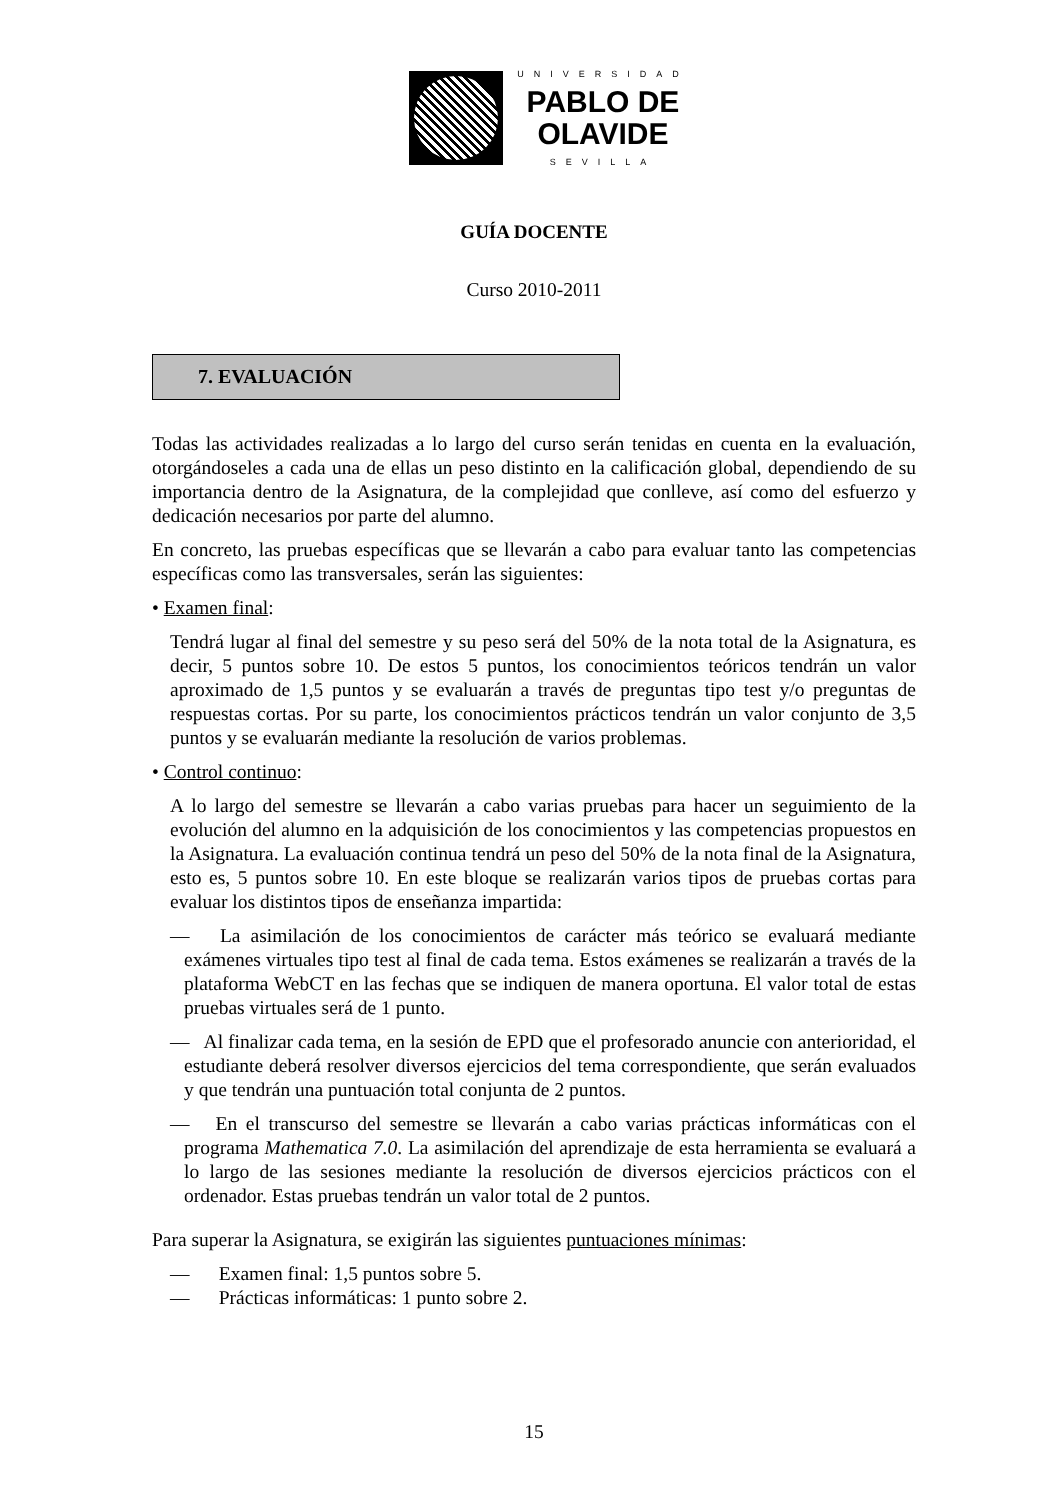UNIVERSIDAD
PABLO DE
OLAVIDE
SEVILLA
GUÍA DOCENTE
Curso 2010-2011
7. EVALUACIÓN
Todas las actividades realizadas a lo largo del curso serán tenidas en cuenta en la evaluación, otorgándoseles a cada una de ellas un peso distinto en la calificación global, dependiendo de su importancia dentro de la Asignatura, de la complejidad que conlleve, así como del esfuerzo y dedicación necesarios por parte del alumno.
En concreto, las pruebas específicas que se llevarán a cabo para evaluar tanto las competencias específicas como las transversales, serán las siguientes:
• Examen final:
Tendrá lugar al final del semestre y su peso será del 50% de la nota total de la Asignatura, es decir, 5 puntos sobre 10. De estos 5 puntos, los conocimientos teóricos tendrán un valor aproximado de 1,5 puntos y se evaluarán a través de preguntas tipo test y/o preguntas de respuestas cortas. Por su parte, los conocimientos prácticos tendrán un valor conjunto de 3,5 puntos y se evaluarán mediante la resolución de varios problemas.
• Control continuo:
A lo largo del semestre se llevarán a cabo varias pruebas para hacer un seguimiento de la evolución del alumno en la adquisición de los conocimientos y las competencias propuestos en la Asignatura. La evaluación continua tendrá un peso del 50% de la nota final de la Asignatura, esto es, 5 puntos sobre 10. En este bloque se realizarán varios tipos de pruebas cortas para evaluar los distintos tipos de enseñanza impartida:
— La asimilación de los conocimientos de carácter más teórico se evaluará mediante exámenes virtuales tipo test al final de cada tema. Estos exámenes se realizarán a través de la plataforma WebCT en las fechas que se indiquen de manera oportuna. El valor total de estas pruebas virtuales será de 1 punto.
— Al finalizar cada tema, en la sesión de EPD que el profesorado anuncie con anterioridad, el estudiante deberá resolver diversos ejercicios del tema correspondiente, que serán evaluados y que tendrán una puntuación total conjunta de 2 puntos.
— En el transcurso del semestre se llevarán a cabo varias prácticas informáticas con el programa Mathematica 7.0. La asimilación del aprendizaje de esta herramienta se evaluará a lo largo de las sesiones mediante la resolución de diversos ejercicios prácticos con el ordenador. Estas pruebas tendrán un valor total de 2 puntos.
Para superar la Asignatura, se exigirán las siguientes puntuaciones mínimas:
— Examen final: 1,5 puntos sobre 5.
— Prácticas informáticas: 1 punto sobre 2.
15